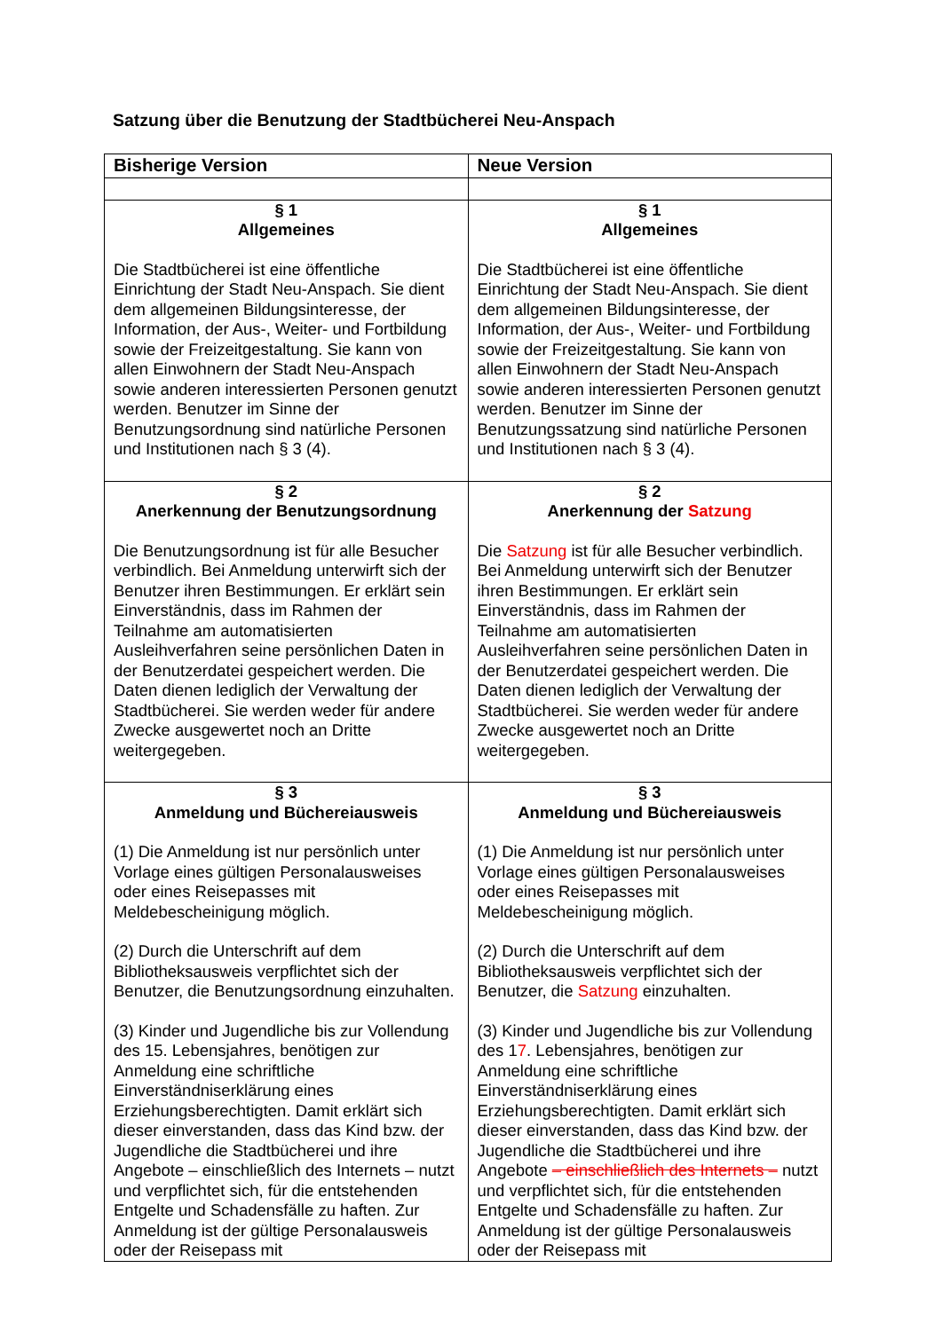Satzung über die Benutzung der Stadtbücherei Neu-Anspach
| Bisherige Version | Neue Version |
| --- | --- |
| § 1 Allgemeines Die Stadtbücherei ist eine öffentliche Einrichtung der Stadt Neu-Anspach. Sie dient dem allgemeinen Bildungsinteresse, der Information, der Aus-, Weiter- und Fortbildung sowie der Freizeitgestaltung. Sie kann von allen Einwohnern der Stadt Neu-Anspach sowie anderen interessierten Personen genutzt werden. Benutzer im Sinne der Benutzungsordnung sind natürliche Personen und Institutionen nach § 3 (4). | § 1 Allgemeines Die Stadtbücherei ist eine öffentliche Einrichtung der Stadt Neu-Anspach. Sie dient dem allgemeinen Bildungsinteresse, der Information, der Aus-, Weiter- und Fortbildung sowie der Freizeitgestaltung. Sie kann von allen Einwohnern der Stadt Neu-Anspach sowie anderen interessierten Personen genutzt werden. Benutzer im Sinne der Benutzungssatzung sind natürliche Personen und Institutionen nach § 3 (4). |
| § 2 Anerkennung der Benutzungsordnung Die Benutzungsordnung ist für alle Besucher verbindlich. Bei Anmeldung unterwirft sich der Benutzer ihren Bestimmungen. Er erklärt sein Einverständnis, dass im Rahmen der Teilnahme am automatisierten Ausleihverfahren seine persönlichen Daten in der Benutzerdatei gespeichert werden. Die Daten dienen lediglich der Verwaltung der Stadtbücherei. Sie werden weder für andere Zwecke ausgewertet noch an Dritte weitergegeben. | § 2 Anerkennung der Satzung Die Satzung ist für alle Besucher verbindlich. Bei Anmeldung unterwirft sich der Benutzer ihren Bestimmungen. Er erklärt sein Einverständnis, dass im Rahmen der Teilnahme am automatisierten Ausleihverfahren seine persönlichen Daten in der Benutzerdatei gespeichert werden. Die Daten dienen lediglich der Verwaltung der Stadtbücherei. Sie werden weder für andere Zwecke ausgewertet noch an Dritte weitergegeben. |
| § 3 Anmeldung und Büchereiausweis (1) Die Anmeldung ist nur persönlich unter Vorlage eines gültigen Personalausweises oder eines Reisepasses mit Meldebescheinigung möglich. (2) Durch die Unterschrift auf dem Bibliotheksausweis verpflichtet sich der Benutzer, die Benutzungsordnung einzuhalten. (3) Kinder und Jugendliche bis zur Vollendung des 15. Lebensjahres, benötigen zur Anmeldung eine schriftliche Einverständniserklärung eines Erziehungsberechtigten. Damit erklärt sich dieser einverstanden, dass das Kind bzw. der Jugendliche die Stadtbücherei und ihre Angebote – einschließlich des Internets – nutzt und verpflichtet sich, für die entstehenden Entgelte und Schadensfälle zu haften. Zur Anmeldung ist der gültige Personalausweis oder der Reisepass mit | § 3 Anmeldung und Büchereiausweis (1) Die Anmeldung ist nur persönlich unter Vorlage eines gültigen Personalausweises oder eines Reisepasses mit Meldebescheinigung möglich. (2) Durch die Unterschrift auf dem Bibliotheksausweis verpflichtet sich der Benutzer, die Satzung einzuhalten. (3) Kinder und Jugendliche bis zur Vollendung des 1 7 . Lebensjahres, benötigen zur Anmeldung eine schriftliche Einverständniserklärung eines Erziehungsberechtigten. Damit erklärt sich dieser einverstanden, dass das Kind bzw. der Jugendliche die Stadtbücherei und ihre Angebote – einschließlich des Internets – nutzt und verpflichtet sich, für die entstehenden Entgelte und Schadensfälle zu haften. Zur Anmeldung ist der gültige Personalausweis oder der Reisepass mit |